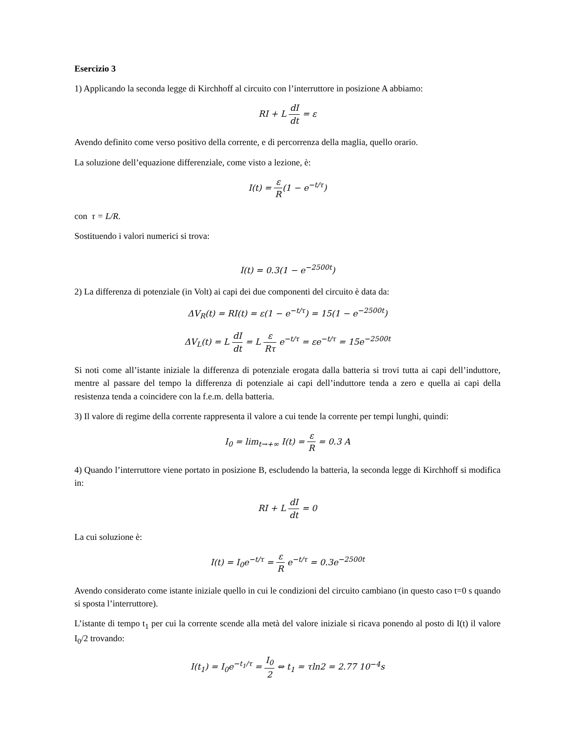Esercizio 3
1) Applicando la seconda legge di Kirchhoff al circuito con l’interruttore in posizione A abbiamo:
RI + L dI dt = ε
Avendo definito come verso positivo della corrente, e di percorrenza della maglia, quello orario.
La soluzione dell’equazione differenziale, come visto a lezione, è:
I(t) = ε R(1 − e<sup>−t/τ</sup>)
con τ = L/R.
Sostituendo i valori numerici si trova:
I(t) = 0.3(1 − e<sup>−2500t</sup>)
2) La differenza di potenziale (in Volt) ai capi dei due componenti del circuito è data da:
ΔV<sub>R</sub>(t) = RI(t) = ε(1 − e<sup>−t/τ</sup>) = 15(1 − e<sup>−2500t</sup>)
ΔV<sub>L</sub>(t) = L dI dt = L ε Rτ e<sup>−t/τ</sup> = εe<sup>−t/τ</sup> = 15e<sup>−2500t</sup>
Si noti come all’istante iniziale la differenza di potenziale erogata dalla batteria si trovi tutta ai capi dell’induttore, mentre al passare del tempo la differenza di potenziale ai capi dell’induttore tenda a zero e quella ai capi della resistenza tenda a coincidere con la f.e.m. della batteria.
3) Il valore di regime della corrente rappresenta il valore a cui tende la corrente per tempi lunghi, quindi:
I<sub>0</sub> = lim<sub>t→+∞</sub> I(t) = ε R = 0.3 A
4) Quando l’interruttore viene portato in posizione B, escludendo la batteria, la seconda legge di Kirchhoff si modifica in:
RI + L dI dt = 0
La cui soluzione è:
I(t) = I<sub>0</sub>e<sup>−t/τ</sup> = ε R e<sup>−t/τ</sup> = 0.3e<sup>−2500t</sup>
Avendo considerato come istante iniziale quello in cui le condizioni del circuito cambiano (in questo caso t=0 s quando si sposta l’interruttore).
L’istante di tempo t<sub>1</sub> per cui la corrente scende alla metà del valore iniziale si ricava ponendo al posto di I(t) il valore I<sub>0</sub>/2 trovando:
I(t<sub>1</sub>) = I<sub>0</sub>e<sup>−t<sub>1</sub>/τ</sup> = I<sub>0</sub> 2 ⇔ t<sub>1</sub> = τln2 = 2.77 10<sup>−4</sup>s